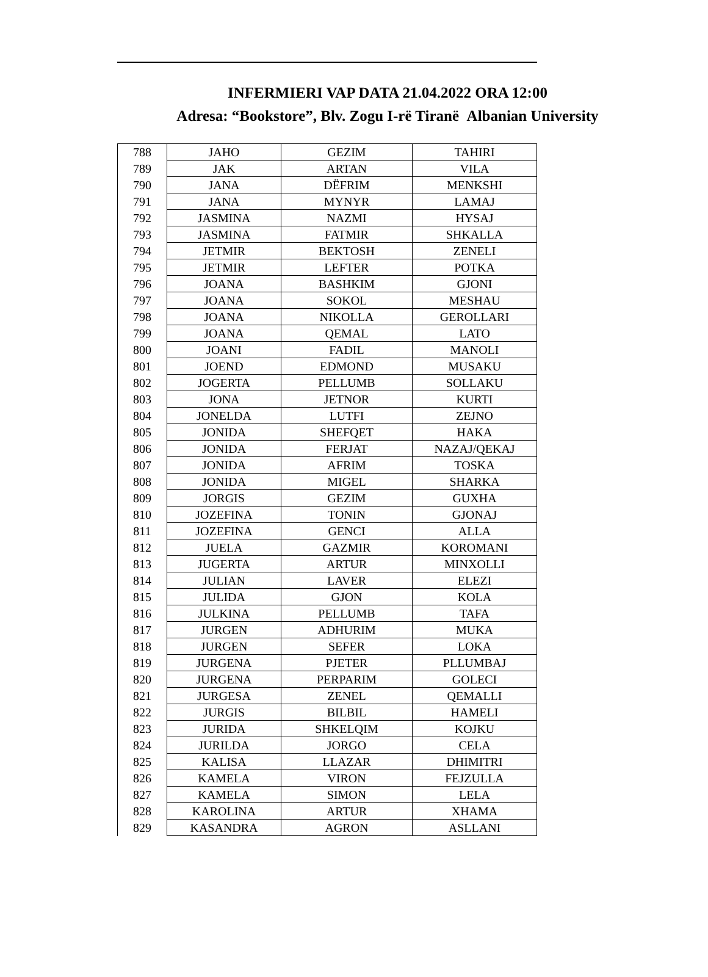INFERMIERI VAP DATA 21.04.2022 ORA 12:00
Adresa: “Bookstore”, Blv. Zogu I-rë Tiranë Albanian University
| 788 | JAHO | GEZIM | TAHIRI |
| 789 | JAK | ARTAN | VILA |
| 790 | JANA | DËFRIM | MENKSHI |
| 791 | JANA | MYNYR | LAMAJ |
| 792 | JASMINA | NAZMI | HYSAJ |
| 793 | JASMINA | FATMIR | SHKALLA |
| 794 | JETMIR | BEKTOSH | ZENELI |
| 795 | JETMIR | LEFTER | POTKA |
| 796 | JOANA | BASHKIM | GJONI |
| 797 | JOANA | SOKOL | MESHAU |
| 798 | JOANA | NIKOLLA | GEROLLARI |
| 799 | JOANA | QEMAL | LATO |
| 800 | JOANI | FADIL | MANOLI |
| 801 | JOEND | EDMOND | MUSAKU |
| 802 | JOGERTA | PELLUMB | SOLLAKU |
| 803 | JONA | JETNOR | KURTI |
| 804 | JONELDA | LUTFI | ZEJNO |
| 805 | JONIDA | SHEFQET | HAKA |
| 806 | JONIDA | FERJAT | NAZAJ/QEKAJ |
| 807 | JONIDA | AFRIM | TOSKA |
| 808 | JONIDA | MIGEL | SHARKA |
| 809 | JORGIS | GEZIM | GUXHA |
| 810 | JOZEFINA | TONIN | GJONAJ |
| 811 | JOZEFINA | GENCI | ALLA |
| 812 | JUELA | GAZMIR | KOROMANI |
| 813 | JUGERTA | ARTUR | MINXOLLI |
| 814 | JULIAN | LAVER | ELEZI |
| 815 | JULIDA | GJON | KOLA |
| 816 | JULKINA | PELLUMB | TAFA |
| 817 | JURGEN | ADHURIM | MUKA |
| 818 | JURGEN | SEFER | LOKA |
| 819 | JURGENA | PJETER | PLLUMBAJ |
| 820 | JURGENA | PERPARIM | GOLECI |
| 821 | JURGESA | ZENEL | QEMALLI |
| 822 | JURGIS | BILBIL | HAMELI |
| 823 | JURIDA | SHKELQIM | KOJKU |
| 824 | JURILDA | JORGO | CELA |
| 825 | KALISA | LLAZAR | DHIMITRI |
| 826 | KAMELA | VIRON | FEJZULLA |
| 827 | KAMELA | SIMON | LELA |
| 828 | KAROLINA | ARTUR | XHAMA |
| 829 | KASANDRA | AGRON | ASLLANI |